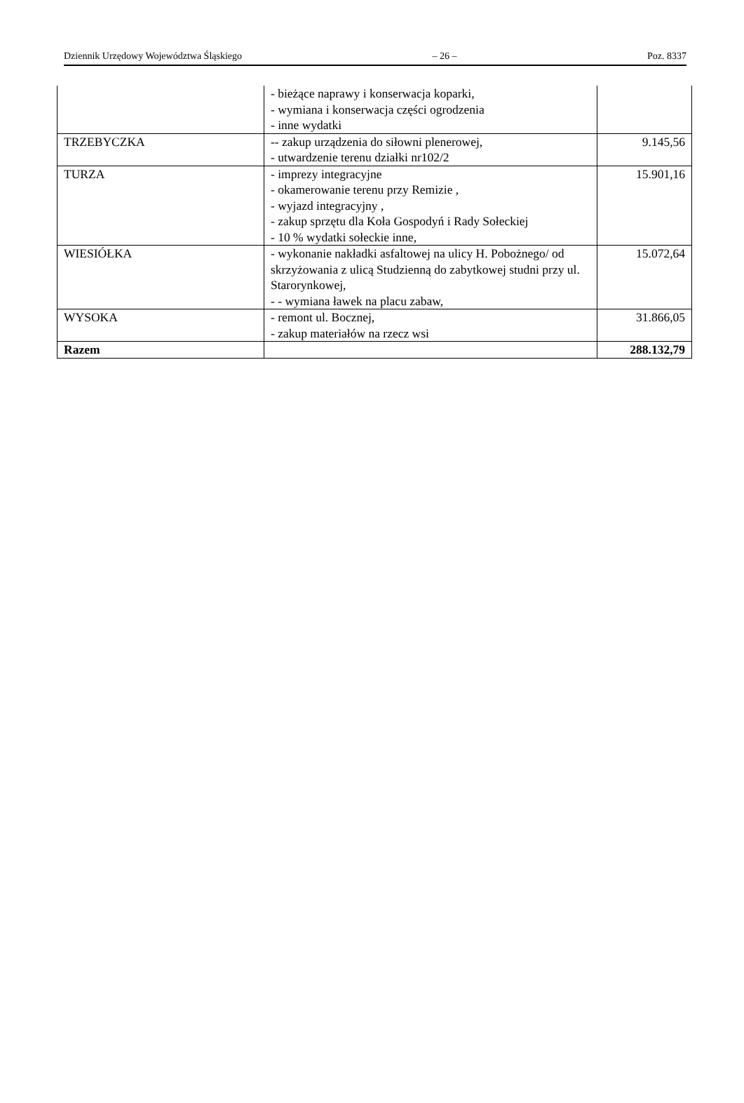Dziennik Urzędowy Województwa Śląskiego – 26 – Poz. 8337
| | - bieżące naprawy i konserwacja koparki, - wymiana i konserwacja części ogrodzenia - inne wydatki | |
| TRZEBYCZKA | -- zakup urządzenia do siłowni plenerowej, - utwardzenie terenu działki nr102/2 | 9.145,56 |
| TURZA | - imprezy integracyjne - okamerowanie terenu przy Remizie , - wyjazd integracyjny , - zakup sprzętu dla Koła Gospodyń i Rady Sołeckiej - 10 % wydatki sołeckie inne, | 15.901,16 |
| WIESIÓŁKA | - wykonanie nakładki asfaltowej na ulicy H. Pobożnego/ od skrzyżowania z ulicą Studzienną do zabytkowej studni przy ul. Starorynkowej, - - wymiana ławek na placu zabaw, | 15.072,64 |
| WYSOKA | - remont ul. Bocznej, - zakup materiałów na rzecz wsi | 31.866,05 |
| Razem | | 288.132,79 |